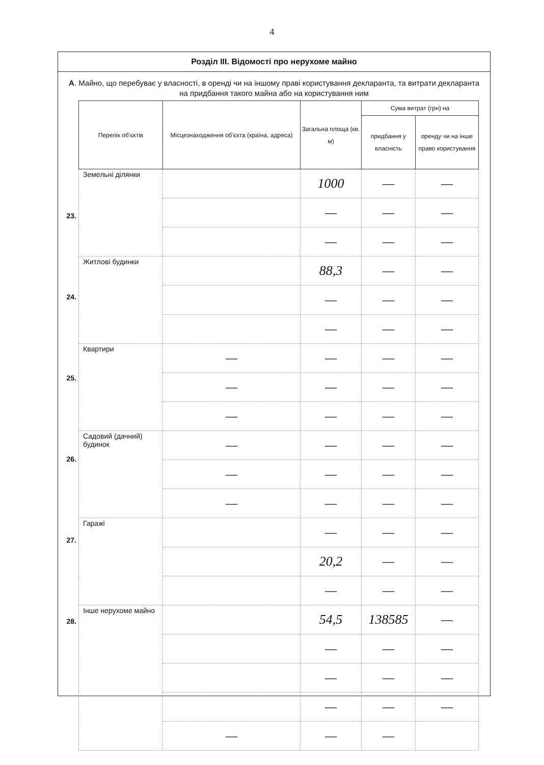4
Розділ III. Відомості про нерухоме майно
А. Майно, що перебуває у власності, в оренді чи на іншому праві користування декларанта, та витрати декларанта на придбання такого майна або на користування ним
23.
24.
25.
26.
27.
28.
| Перелік об'єктів | Місцезнаходження об'єкта (країна, адреса) | Загальна площа (кв. м) | Сума витрат (грн) на | |
| --- | --- | --- | --- | --- |
| | | | придбання у власність | оренду чи на інше право користування |
| Земельні ділянки | | 1000 | — | — |
| | | — | — | — |
| | | — | — | — |
| Житлові будинки | | 88,3 | — | — |
| | | — | — | — |
| | | — | — | — |
| Квартири | — | — | — | — |
| | — | — | — | — |
| | — | — | — | — |
| Садовий (дачний) будинок | — | — | — | — |
| | — | — | — | — |
| | — | — | — | — |
| Гаражі | | — | — | — |
| | | 20,2 | — | — |
| | | — | — | — |
| Інше нерухоме майно | | 54,5 | 138585 | — |
| | | — | — | — |
| | | — | — | — |
| | | — | — | — |
| | — | — | — | |